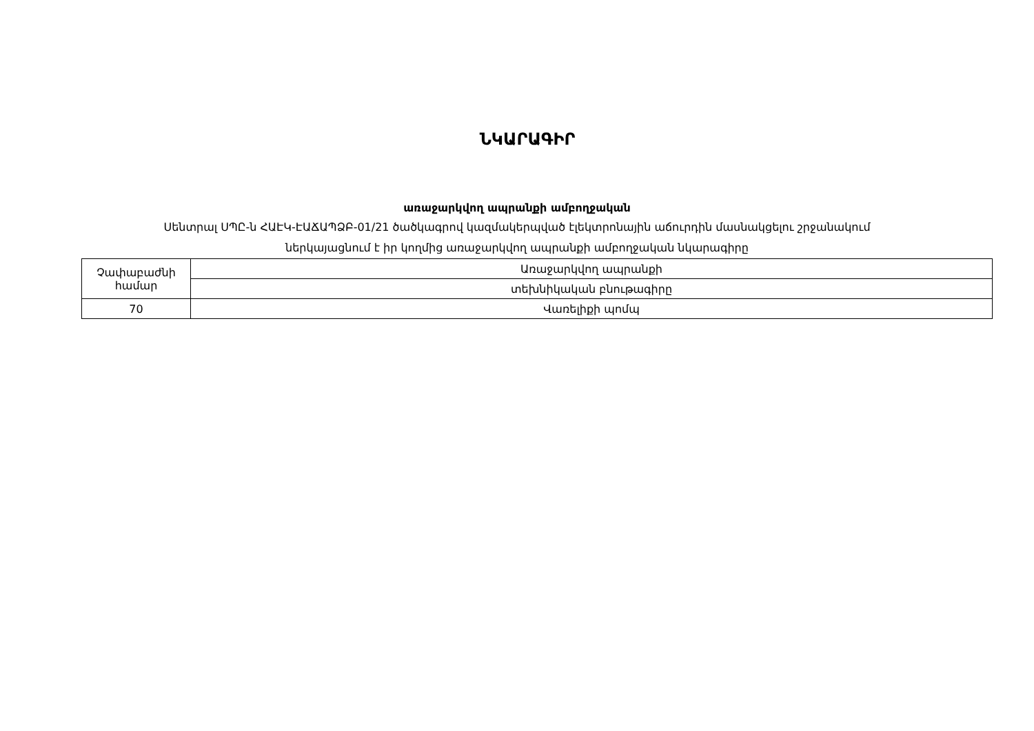ՆԿԱՐԱԳԻՐ
առաջարկվող ապրանքի ամբողջական
Սենտրալ ՍՊԸ-ն ՀԱԷԿ-ԷԱՃԱՊՁԲ-01/21 ծածկագրով կազմակերպված էլեկտրոնային աճուրդին մասնակցելու շրջանակում
ներկայացնում է իր կողմից առաջարկվող ապրանքի ամբողջական նկարագիրը
| Չափաբաժնի համար | Առաջարկվող ապրանքի |
| | տեխնիկական բնութագիրը |
| 70 | Վառելիքի պոմպ |